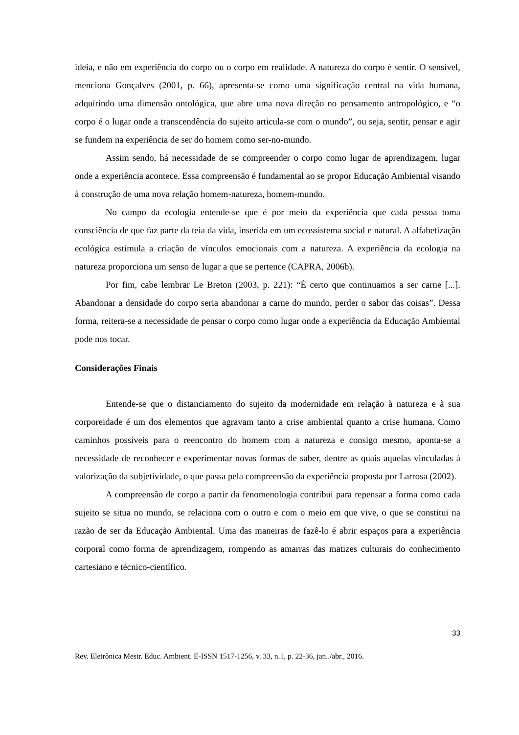ideia, e não em experiência do corpo ou o corpo em realidade. A natureza do corpo é sentir. O sensível, menciona Gonçalves (2001, p. 66), apresenta-se como uma significação central na vida humana, adquirindo uma dimensão ontológica, que abre uma nova direção no pensamento antropológico, e “o corpo é o lugar onde a transcendência do sujeito articula-se com o mundo”, ou seja, sentir, pensar e agir se fundem na experiência de ser do homem como ser-no-mundo.
Assim sendo, há necessidade de se compreender o corpo como lugar de aprendizagem, lugar onde a experiência acontece. Essa compreensão é fundamental ao se propor Educação Ambiental visando à construção de uma nova relação homem-natureza, homem-mundo.
No campo da ecologia entende-se que é por meio da experiência que cada pessoa toma consciência de que faz parte da teia da vida, inserida em um ecossistema social e natural. A alfabetização ecológica estimula a criação de vínculos emocionais com a natureza. A experiência da ecologia na natureza proporciona um senso de lugar a que se pertence (CAPRA, 2006b).
Por fim, cabe lembrar Le Breton (2003, p. 221): “É certo que continuamos a ser carne [...]. Abandonar a densidade do corpo seria abandonar a carne do mundo, perder o sabor das coisas”. Dessa forma, reitera-se a necessidade de pensar o corpo como lugar onde a experiência da Educação Ambiental pode nos tocar.
Considerações Finais
Entende-se que o distanciamento do sujeito da modernidade em relação à natureza e à sua corporeidade é um dos elementos que agravam tanto a crise ambiental quanto a crise humana. Como caminhos possíveis para o reencontro do homem com a natureza e consigo mesmo, aponta-se a necessidade de reconhecer e experimentar novas formas de saber, dentre as quais aquelas vinculadas à valorização da subjetividade, o que passa pela compreensão da experiência proposta por Larrosa (2002).
A compreensão de corpo a partir da fenomenologia contribui para repensar a forma como cada sujeito se situa no mundo, se relaciona com o outro e com o meio em que vive, o que se constitui na razão de ser da Educação Ambiental. Uma das maneiras de fazê-lo é abrir espaços para a experiência corporal como forma de aprendizagem, rompendo as amarras das matizes culturais do conhecimento cartesiano e técnico-científico.
33
Rev. Eletrônica Mestr. Educ. Ambient. E-ISSN 1517-1256, v. 33, n.1, p. 22-36, jan../abr., 2016.